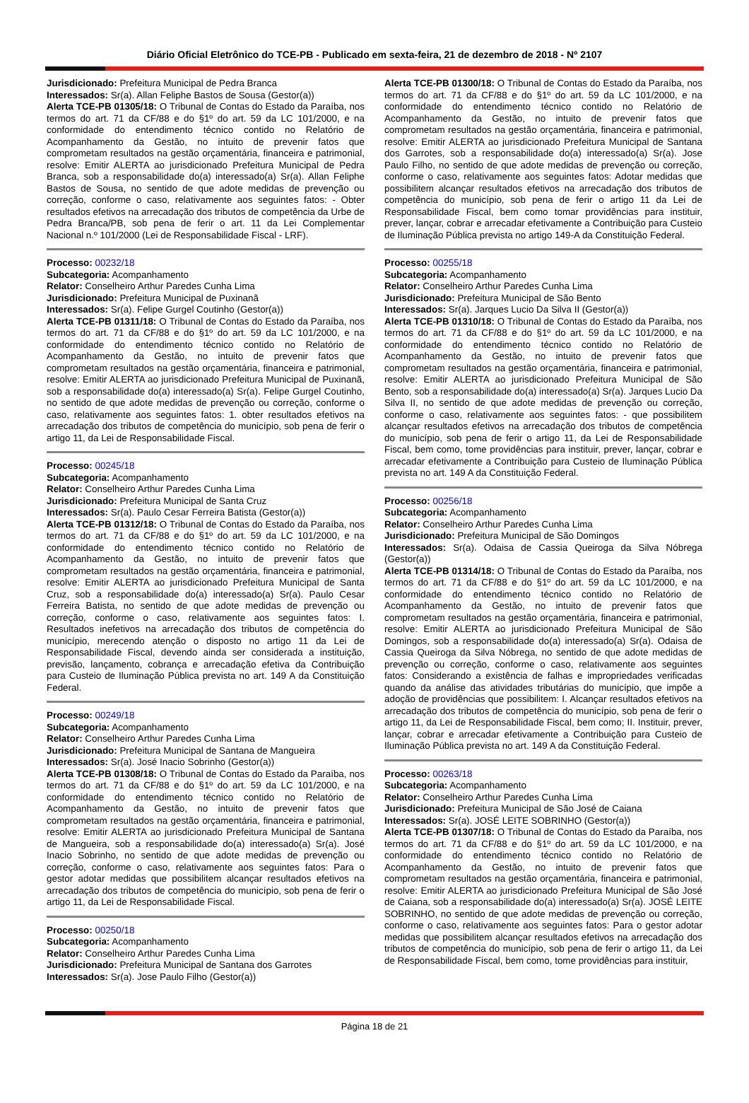Diário Oficial Eletrônico do TCE-PB - Publicado em sexta-feira, 21 de dezembro de 2018 - Nº 2107
Jurisdicionado: Prefeitura Municipal de Pedra Branca
Interessados: Sr(a). Allan Feliphe Bastos de Sousa (Gestor(a))
Alerta TCE-PB 01305/18: O Tribunal de Contas do Estado da Paraíba, nos termos do art. 71 da CF/88 e do §1º do art. 59 da LC 101/2000, e na conformidade do entendimento técnico contido no Relatório de Acompanhamento da Gestão, no intuito de prevenir fatos que comprometam resultados na gestão orçamentária, financeira e patrimonial, resolve: Emitir ALERTA ao jurisdicionado Prefeitura Municipal de Pedra Branca, sob a responsabilidade do(a) interessado(a) Sr(a). Allan Feliphe Bastos de Sousa, no sentido de que adote medidas de prevenção ou correção, conforme o caso, relativamente aos seguintes fatos: - Obter resultados efetivos na arrecadação dos tributos de competência da Urbe de Pedra Branca/PB, sob pena de ferir o art. 11 da Lei Complementar Nacional n.º 101/2000 (Lei de Responsabilidade Fiscal - LRF).
Processo: 00232/18
Subcategoria: Acompanhamento
Relator: Conselheiro Arthur Paredes Cunha Lima
Jurisdicionado: Prefeitura Municipal de Puxinanã
Interessados: Sr(a). Felipe Gurgel Coutinho (Gestor(a))
Alerta TCE-PB 01311/18: O Tribunal de Contas do Estado da Paraíba, nos termos do art. 71 da CF/88 e do §1º do art. 59 da LC 101/2000, e na conformidade do entendimento técnico contido no Relatório de Acompanhamento da Gestão, no intuito de prevenir fatos que comprometam resultados na gestão orçamentária, financeira e patrimonial, resolve: Emitir ALERTA ao jurisdicionado Prefeitura Municipal de Puxinanã, sob a responsabilidade do(a) interessado(a) Sr(a). Felipe Gurgel Coutinho, no sentido de que adote medidas de prevenção ou correção, conforme o caso, relativamente aos seguintes fatos: 1. obter resultados efetivos na arrecadação dos tributos de competência do município, sob pena de ferir o artigo 11, da Lei de Responsabilidade Fiscal.
Processo: 00245/18
Subcategoria: Acompanhamento
Relator: Conselheiro Arthur Paredes Cunha Lima
Jurisdicionado: Prefeitura Municipal de Santa Cruz
Interessados: Sr(a). Paulo Cesar Ferreira Batista (Gestor(a))
Alerta TCE-PB 01312/18: O Tribunal de Contas do Estado da Paraíba, nos termos do art. 71 da CF/88 e do §1º do art. 59 da LC 101/2000, e na conformidade do entendimento técnico contido no Relatório de Acompanhamento da Gestão, no intuito de prevenir fatos que comprometam resultados na gestão orçamentária, financeira e patrimonial, resolve: Emitir ALERTA ao jurisdicionado Prefeitura Municipal de Santa Cruz, sob a responsabilidade do(a) interessado(a) Sr(a). Paulo Cesar Ferreira Batista, no sentido de que adote medidas de prevenção ou correção, conforme o caso, relativamente aos seguintes fatos: I. Resultados inefetivos na arrecadação dos tributos de competência do município, merecendo atenção o disposto no artigo 11 da Lei de Responsabilidade Fiscal, devendo ainda ser considerada a instituição, previsão, lançamento, cobrança e arrecadação efetiva da Contribuição para Custeio de Iluminação Pública prevista no art. 149 A da Constituição Federal.
Processo: 00249/18
Subcategoria: Acompanhamento
Relator: Conselheiro Arthur Paredes Cunha Lima
Jurisdicionado: Prefeitura Municipal de Santana de Mangueira
Interessados: Sr(a). José Inacio Sobrinho (Gestor(a))
Alerta TCE-PB 01308/18: O Tribunal de Contas do Estado da Paraíba, nos termos do art. 71 da CF/88 e do §1º do art. 59 da LC 101/2000, e na conformidade do entendimento técnico contido no Relatório de Acompanhamento da Gestão, no intuito de prevenir fatos que comprometam resultados na gestão orçamentária, financeira e patrimonial, resolve: Emitir ALERTA ao jurisdicionado Prefeitura Municipal de Santana de Mangueira, sob a responsabilidade do(a) interessado(a) Sr(a). José Inacio Sobrinho, no sentido de que adote medidas de prevenção ou correção, conforme o caso, relativamente aos seguintes fatos: Para o gestor adotar medidas que possibilitem alcançar resultados efetivos na arrecadação dos tributos de competência do município, sob pena de ferir o artigo 11, da Lei de Responsabilidade Fiscal.
Processo: 00250/18
Subcategoria: Acompanhamento
Relator: Conselheiro Arthur Paredes Cunha Lima
Jurisdicionado: Prefeitura Municipal de Santana dos Garrotes
Interessados: Sr(a). Jose Paulo Filho (Gestor(a))
Alerta TCE-PB 01300/18: O Tribunal de Contas do Estado da Paraíba, nos termos do art. 71 da CF/88 e do §1º do art. 59 da LC 101/2000, e na conformidade do entendimento técnico contido no Relatório de Acompanhamento da Gestão, no intuito de prevenir fatos que comprometam resultados na gestão orçamentária, financeira e patrimonial, resolve: Emitir ALERTA ao jurisdicionado Prefeitura Municipal de Santana dos Garrotes, sob a responsabilidade do(a) interessado(a) Sr(a). Jose Paulo Filho, no sentido de que adote medidas de prevenção ou correção, conforme o caso, relativamente aos seguintes fatos: Adotar medidas que possibilitem alcançar resultados efetivos na arrecadação dos tributos de competência do município, sob pena de ferir o artigo 11 da Lei de Responsabilidade Fiscal, bem como tomar providências para instituir, prever, lançar, cobrar e arrecadar efetivamente a Contribuição para Custeio de Iluminação Pública prevista no artigo 149-A da Constituição Federal.
Processo: 00255/18
Subcategoria: Acompanhamento
Relator: Conselheiro Arthur Paredes Cunha Lima
Jurisdicionado: Prefeitura Municipal de São Bento
Interessados: Sr(a). Jarques Lucio Da Silva II (Gestor(a))
Alerta TCE-PB 01310/18: O Tribunal de Contas do Estado da Paraíba, nos termos do art. 71 da CF/88 e do §1º do art. 59 da LC 101/2000, e na conformidade do entendimento técnico contido no Relatório de Acompanhamento da Gestão, no intuito de prevenir fatos que comprometam resultados na gestão orçamentária, financeira e patrimonial, resolve: Emitir ALERTA ao jurisdicionado Prefeitura Municipal de São Bento, sob a responsabilidade do(a) interessado(a) Sr(a). Jarques Lucio Da Silva II, no sentido de que adote medidas de prevenção ou correção, conforme o caso, relativamente aos seguintes fatos: - que possibilitem alcançar resultados efetivos na arrecadação dos tributos de competência do município, sob pena de ferir o artigo 11, da Lei de Responsabilidade Fiscal, bem como, tome providências para instituir, prever, lançar, cobrar e arrecadar efetivamente a Contribuição para Custeio de Iluminação Pública prevista no art. 149 A da Constituição Federal.
Processo: 00256/18
Subcategoria: Acompanhamento
Relator: Conselheiro Arthur Paredes Cunha Lima
Jurisdicionado: Prefeitura Municipal de São Domingos
Interessados: Sr(a). Odaisa de Cassia Queiroga da Silva Nóbrega (Gestor(a))
Alerta TCE-PB 01314/18: O Tribunal de Contas do Estado da Paraíba, nos termos do art. 71 da CF/88 e do §1º do art. 59 da LC 101/2000, e na conformidade do entendimento técnico contido no Relatório de Acompanhamento da Gestão, no intuito de prevenir fatos que comprometam resultados na gestão orçamentária, financeira e patrimonial, resolve: Emitir ALERTA ao jurisdicionado Prefeitura Municipal de São Domingos, sob a responsabilidade do(a) interessado(a) Sr(a). Odaisa de Cassia Queiroga da Silva Nóbrega, no sentido de que adote medidas de prevenção ou correção, conforme o caso, relativamente aos seguintes fatos: Considerando a existência de falhas e impropriedades verificadas quando da análise das atividades tributárias do município, que impõe a adoção de providências que possibilitem: I. Alcançar resultados efetivos na arrecadação dos tributos de competência do município, sob pena de ferir o artigo 11, da Lei de Responsabilidade Fiscal, bem como; II. Instituir, prever, lançar, cobrar e arrecadar efetivamente a Contribuição para Custeio de Iluminação Pública prevista no art. 149 A da Constituição Federal.
Processo: 00263/18
Subcategoria: Acompanhamento
Relator: Conselheiro Arthur Paredes Cunha Lima
Jurisdicionado: Prefeitura Municipal de São José de Caiana
Interessados: Sr(a). JOSÉ LEITE SOBRINHO (Gestor(a))
Alerta TCE-PB 01307/18: O Tribunal de Contas do Estado da Paraíba, nos termos do art. 71 da CF/88 e do §1º do art. 59 da LC 101/2000, e na conformidade do entendimento técnico contido no Relatório de Acompanhamento da Gestão, no intuito de prevenir fatos que comprometam resultados na gestão orçamentária, financeira e patrimonial, resolve: Emitir ALERTA ao jurisdicionado Prefeitura Municipal de São José de Caiana, sob a responsabilidade do(a) interessado(a) Sr(a). JOSÉ LEITE SOBRINHO, no sentido de que adote medidas de prevenção ou correção, conforme o caso, relativamente aos seguintes fatos: Para o gestor adotar medidas que possibilitem alcançar resultados efetivos na arrecadação dos tributos de competência do município, sob pena de ferir o artigo 11, da Lei de Responsabilidade Fiscal, bem como, tome providências para instituir,
Página 18 de 21